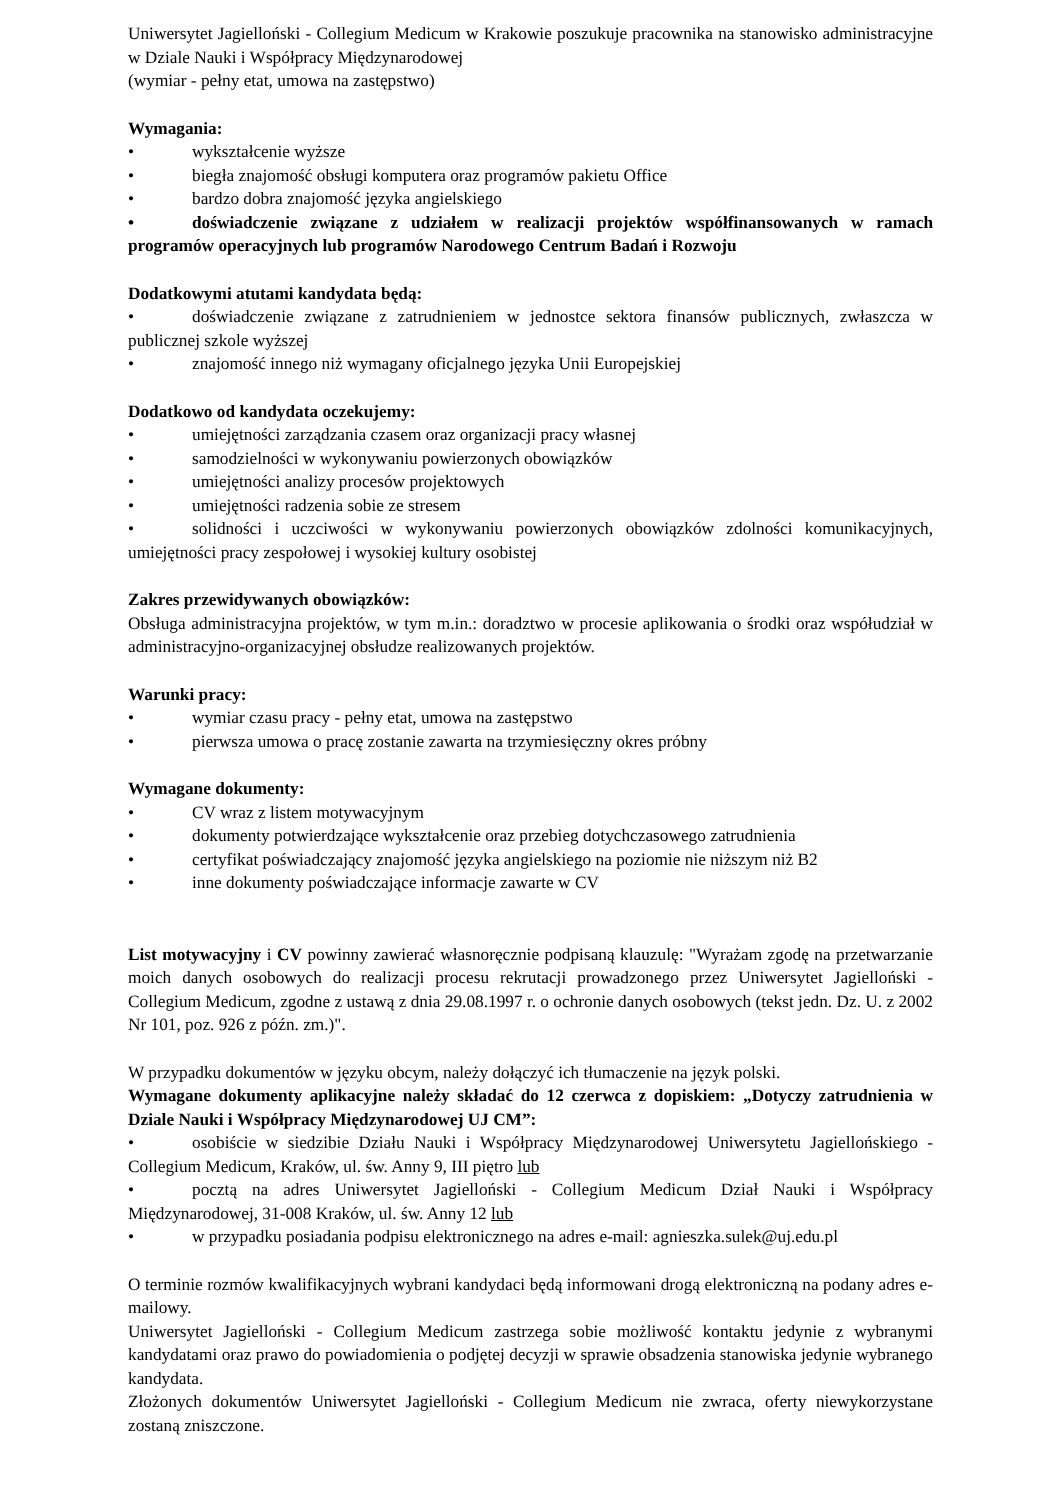Uniwersytet Jagielloński - Collegium Medicum w Krakowie poszukuje pracownika na stanowisko administracyjne w Dziale Nauki i Współpracy Międzynarodowej
(wymiar - pełny etat, umowa na zastępstwo)
Wymagania:
• wykształcenie wyższe
• biegła znajomość obsługi komputera oraz programów pakietu Office
• bardzo dobra znajomość języka angielskiego
• doświadczenie związane z udziałem w realizacji projektów współfinansowanych w ramach programów operacyjnych lub programów Narodowego Centrum Badań i Rozwoju
Dodatkowymi atutami kandydata będą:
• doświadczenie związane z zatrudnieniem w jednostce sektora finansów publicznych, zwłaszcza w publicznej szkole wyższej
• znajomość innego niż wymagany oficjalnego języka Unii Europejskiej
Dodatkowo od kandydata oczekujemy:
• umiejętności zarządzania czasem oraz organizacji pracy własnej
• samodzielności w wykonywaniu powierzonych obowiązków
• umiejętności analizy procesów projektowych
• umiejętności radzenia sobie ze stresem
• solidności i uczciwości w wykonywaniu powierzonych obowiązków zdolności komunikacyjnych, umiejętności pracy zespołowej i wysokiej kultury osobistej
Zakres przewidywanych obowiązków:
Obsługa administracyjna projektów, w tym m.in.: doradztwo w procesie aplikowania o środki oraz współudział w administracyjno-organizacyjnej obsłudze realizowanych projektów.
Warunki pracy:
• wymiar czasu pracy - pełny etat, umowa na zastępstwo
• pierwsza umowa o pracę zostanie zawarta na trzymiesięczny okres próbny
Wymagane dokumenty:
• CV wraz z listem motywacyjnym
• dokumenty potwierdzające wykształcenie oraz przebieg dotychczasowego zatrudnienia
• certyfikat poświadczający znajomość języka angielskiego na poziomie nie niższym niż B2
• inne dokumenty poświadczające informacje zawarte w CV
List motywacyjny i CV powinny zawierać własnoręcznie podpisaną klauzulę: "Wyrażam zgodę na przetwarzanie moich danych osobowych do realizacji procesu rekrutacji prowadzonego przez Uniwersytet Jagielloński - Collegium Medicum, zgodne z ustawą z dnia 29.08.1997 r. o ochronie danych osobowych (tekst jedn. Dz. U. z 2002 Nr 101, poz. 926 z późn. zm.)".
W przypadku dokumentów w języku obcym, należy dołączyć ich tłumaczenie na język polski.
Wymagane dokumenty aplikacyjne należy składać do 12 czerwca z dopiskiem: „Dotyczy zatrudnienia w Dziale Nauki i Współpracy Międzynarodowej UJ CM”:
• osobiście w siedzibie Działu Nauki i Współpracy Międzynarodowej Uniwersytetu Jagiellońskiego - Collegium Medicum, Kraków, ul. św. Anny 9, III piętro lub
• pocztą na adres Uniwersytet Jagielloński - Collegium Medicum Dział Nauki i Współpracy Międzynarodowej, 31-008 Kraków, ul. św. Anny 12 lub
• w przypadku posiadania podpisu elektronicznego na adres e-mail: agnieszka.sulek@uj.edu.pl
O terminie rozmów kwalifikacyjnych wybrani kandydaci będą informowani drogą elektroniczną na podany adres e-mailowy.
Uniwersytet Jagielloński - Collegium Medicum zastrzega sobie możliwość kontaktu jedynie z wybranymi kandydatami oraz prawo do powiadomienia o podjętej decyzji w sprawie obsadzenia stanowiska jedynie wybranego kandydata.
Złożonych dokumentów Uniwersytet Jagielloński - Collegium Medicum nie zwraca, oferty niewykorzystane zostaną zniszczone.